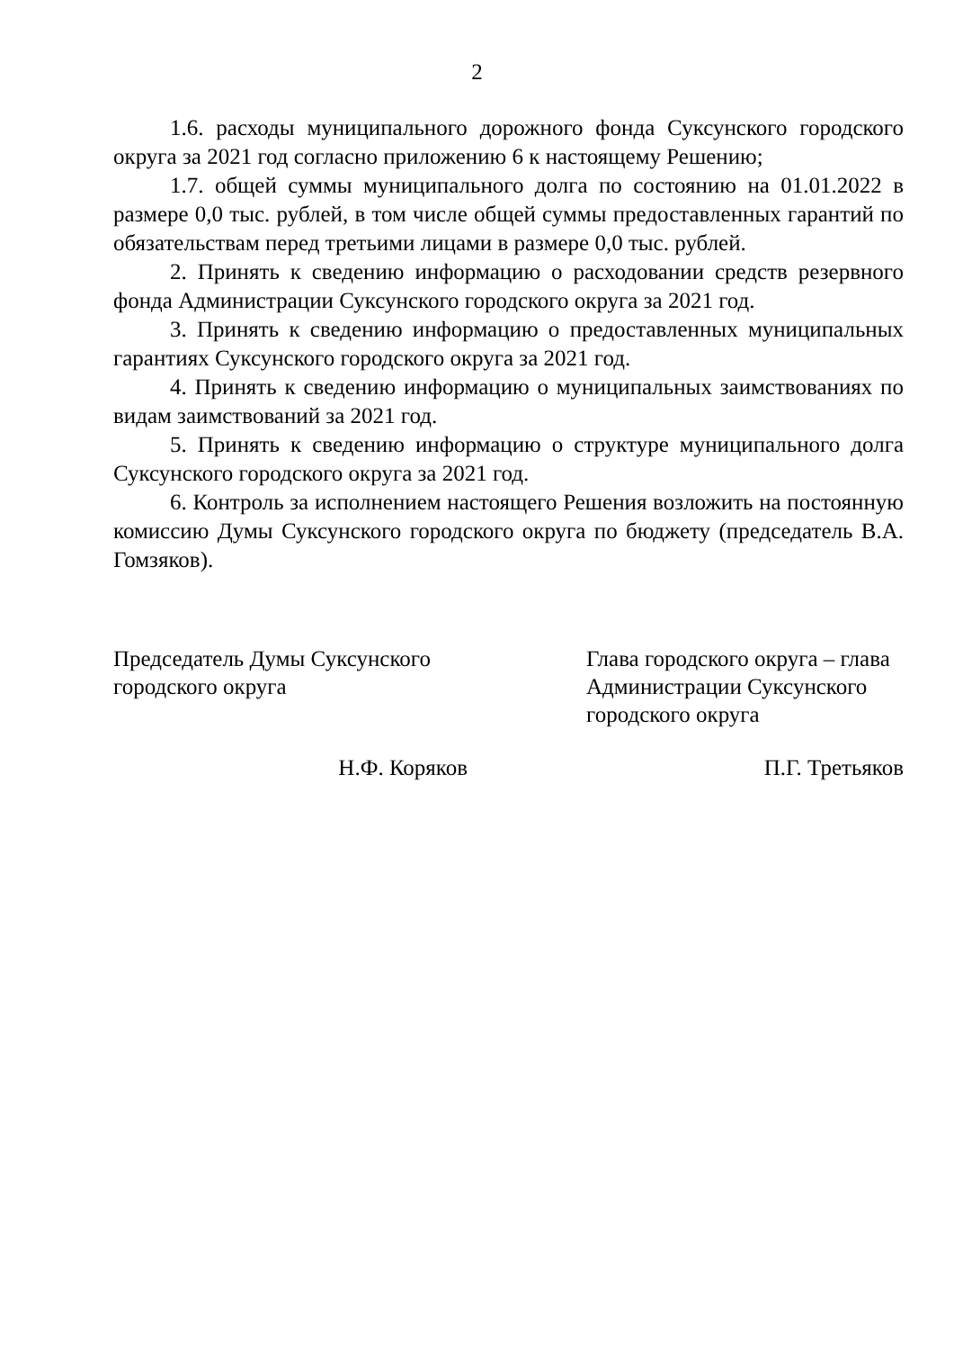2
1.6. расходы муниципального дорожного фонда Суксунского городского округа за 2021 год согласно приложению 6 к настоящему Решению;
1.7. общей суммы муниципального долга по состоянию на 01.01.2022 в размере 0,0 тыс. рублей, в том числе общей суммы предоставленных гарантий по обязательствам перед третьими лицами в размере 0,0 тыс. рублей.
2. Принять к сведению информацию о расходовании средств резервного фонда Администрации Суксунского городского округа за 2021 год.
3. Принять к сведению информацию о предоставленных муниципальных гарантиях Суксунского городского округа за 2021 год.
4. Принять к сведению информацию о муниципальных заимствованиях по видам заимствований за 2021 год.
5. Принять к сведению информацию о структуре муниципального долга Суксунского городского округа за 2021 год.
6. Контроль за исполнением настоящего Решения возложить на постоянную комиссию Думы Суксунского городского округа по бюджету (председатель В.А. Гомзяков).
Председатель Думы Суксунского
городского округа
Глава городского округа – глава
Администрации Суксунского
городского округа
Н.Ф. Коряков П.Г. Третьяков